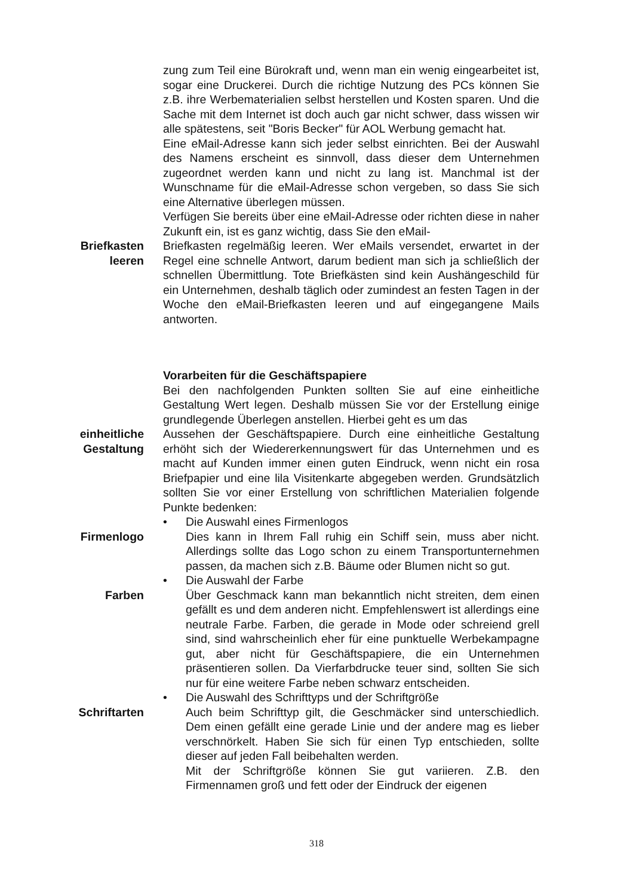zung zum Teil eine Bürokraft und, wenn man ein wenig eingearbeitet ist, sogar eine Druckerei. Durch die richtige Nutzung des PCs können Sie z.B. ihre Werbematerialien selbst herstellen und Kosten sparen. Und die Sache mit dem Internet ist doch auch gar nicht schwer, dass wissen wir alle spätestens, seit "Boris Becker" für AOL Werbung gemacht hat.
Eine eMail-Adresse kann sich jeder selbst einrichten. Bei der Auswahl des Namens erscheint es sinnvoll, dass dieser dem Unternehmen zugeordnet werden kann und nicht zu lang ist. Manchmal ist der Wunschname für die eMail-Adresse schon vergeben, so dass Sie sich eine Alternative überlegen müssen.
Verfügen Sie bereits über eine eMail-Adresse oder richten diese in naher Zukunft ein, ist es ganz wichtig, dass Sie den eMail-
Briefkasten
leeren
Briefkasten regelmäßig leeren. Wer eMails versendet, erwartet in der Regel eine schnelle Antwort, darum bedient man sich ja schließlich der schnellen Übermittlung. Tote Briefkästen sind kein Aushängeschild für ein Unternehmen, deshalb täglich oder zumindest an festen Tagen in der Woche den eMail-Briefkasten leeren und auf eingegangene Mails antworten.
Vorarbeiten für die Geschäftspapiere
Bei den nachfolgenden Punkten sollten Sie auf eine einheitliche Gestaltung Wert legen. Deshalb müssen Sie vor der Erstellung einige grundlegende Überlegen anstellen. Hierbei geht es um das
einheitliche
Gestaltung
Aussehen der Geschäftspapiere. Durch eine einheitliche Gestaltung erhöht sich der Wiedererkennungswert für das Unternehmen und es macht auf Kunden immer einen guten Eindruck, wenn nicht ein rosa Briefpapier und eine lila Visitenkarte abgegeben werden. Grundsätzlich sollten Sie vor einer Erstellung von schriftlichen Materialien folgende Punkte bedenken:
Firmenlogo • Die Auswahl eines Firmenlogos
Dies kann in Ihrem Fall ruhig ein Schiff sein, muss aber nicht. Allerdings sollte das Logo schon zu einem Transportunternehmen passen, da machen sich z.B. Bäume oder Blumen nicht so gut.
Farben • Die Auswahl der Farbe
Über Geschmack kann man bekanntlich nicht streiten, dem einen gefällt es und dem anderen nicht. Empfehlenswert ist allerdings eine neutrale Farbe. Farben, die gerade in Mode oder schreiend grell sind, sind wahrscheinlich eher für eine punktuelle Werbekampagne gut, aber nicht für Geschäftspapiere, die ein Unternehmen präsentieren sollen. Da Vierfarbdrucke teuer sind, sollten Sie sich nur für eine weitere Farbe neben schwarz entscheiden.
Schriftarten • Die Auswahl des Schrifttyps und der Schriftgröße
Auch beim Schrifttyp gilt, die Geschmäcker sind unterschiedlich. Dem einen gefällt eine gerade Linie und der andere mag es lieber verschnörkelt. Haben Sie sich für einen Typ entschieden, sollte dieser auf jeden Fall beibehalten werden.
Mit der Schriftgröße können Sie gut variieren. Z.B. den Firmennamen groß und fett oder der Eindruck der eigenen
318